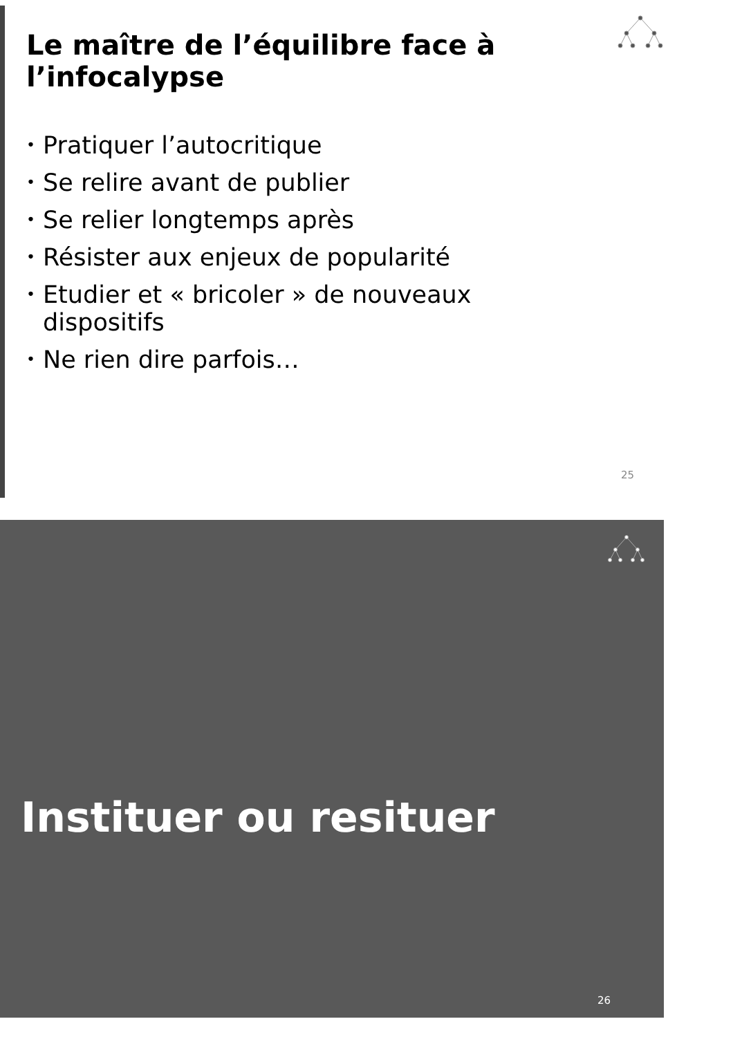Le maître de l’équilibre face à l’infocalypse
• Pratiquer l’autocritique
• Se relire avant de publier
• Se relier longtemps après
• Résister aux enjeux de popularité
• Etudier et « bricoler » de nouveaux dispositifs
• Ne rien dire parfois…
25
Instituer ou resituer
26